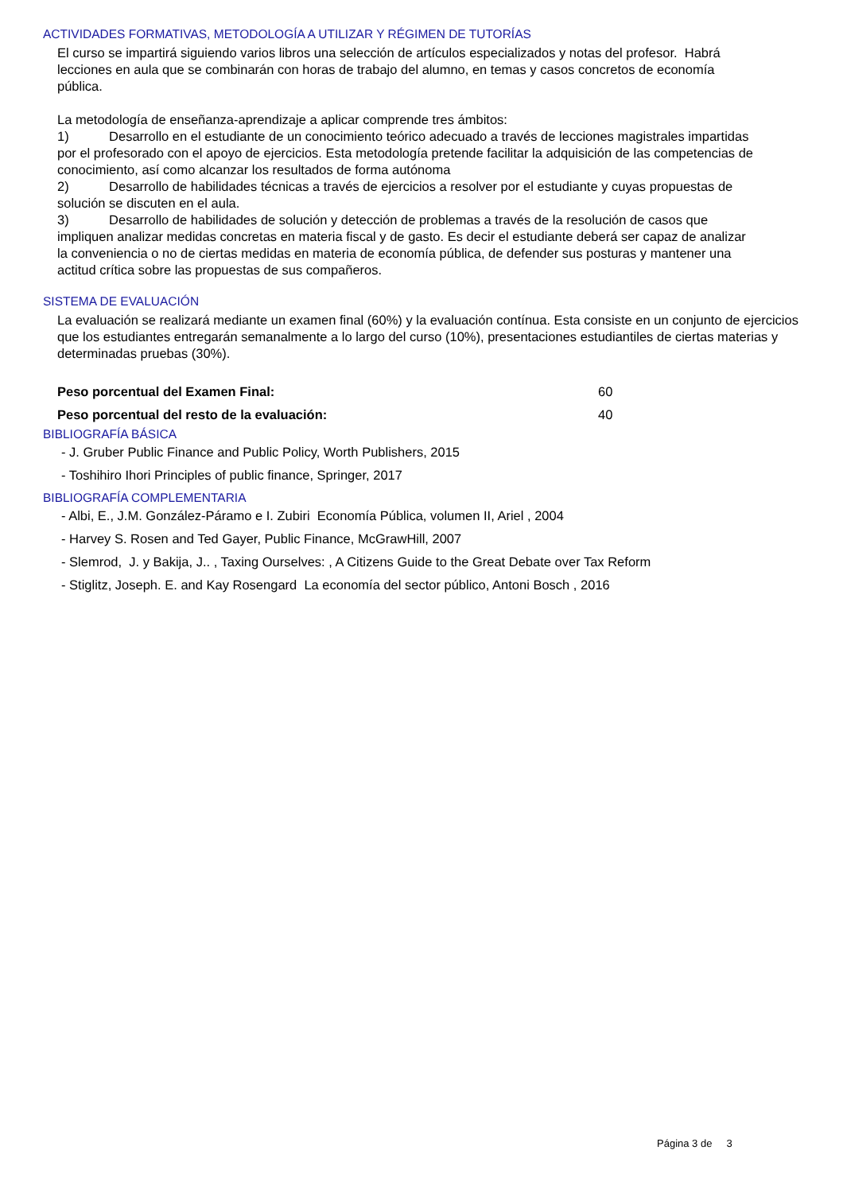ACTIVIDADES FORMATIVAS, METODOLOGÍA A UTILIZAR Y RÉGIMEN DE TUTORÍAS
El curso se impartirá siguiendo varios libros una selección de artículos especializados y notas del profesor. Habrá lecciones en aula que se combinarán con horas de trabajo del alumno, en temas y casos concretos de economía pública.
La metodología de enseñanza-aprendizaje a aplicar comprende tres ámbitos:
1) Desarrollo en el estudiante de un conocimiento teórico adecuado a través de lecciones magistrales impartidas por el profesorado con el apoyo de ejercicios. Esta metodología pretende facilitar la adquisición de las competencias de conocimiento, así como alcanzar los resultados de forma autónoma
2) Desarrollo de habilidades técnicas a través de ejercicios a resolver por el estudiante y cuyas propuestas de solución se discuten en el aula.
3) Desarrollo de habilidades de solución y detección de problemas a través de la resolución de casos que impliquen analizar medidas concretas en materia fiscal y de gasto. Es decir el estudiante deberá ser capaz de analizar la conveniencia o no de ciertas medidas en materia de economía pública, de defender sus posturas y mantener una actitud crítica sobre las propuestas de sus compañeros.
SISTEMA DE EVALUACIÓN
La evaluación se realizará mediante un examen final (60%) y la evaluación contínua. Esta consiste en un conjunto de ejercicios que los estudiantes entregarán semanalmente a lo largo del curso (10%), presentaciones estudiantiles de ciertas materias y determinadas pruebas (30%).
Peso porcentual del Examen Final: 60
Peso porcentual del resto de la evaluación: 40
BIBLIOGRAFÍA BÁSICA
- J. Gruber Public Finance and Public Policy, Worth Publishers, 2015
- Toshihiro Ihori Principles of public finance, Springer, 2017
BIBLIOGRAFÍA COMPLEMENTARIA
- Albi, E., J.M. González-Páramo e I. Zubiri Economía Pública, volumen II, Ariel , 2004
- Harvey S. Rosen and Ted Gayer, Public Finance, McGrawHill, 2007
- Slemrod, J. y Bakija, J.. , Taxing Ourselves: , A Citizens Guide to the Great Debate over Tax Reform
- Stiglitz, Joseph. E. and Kay Rosengard La economía del sector público, Antoni Bosch , 2016
Página 3 de 3